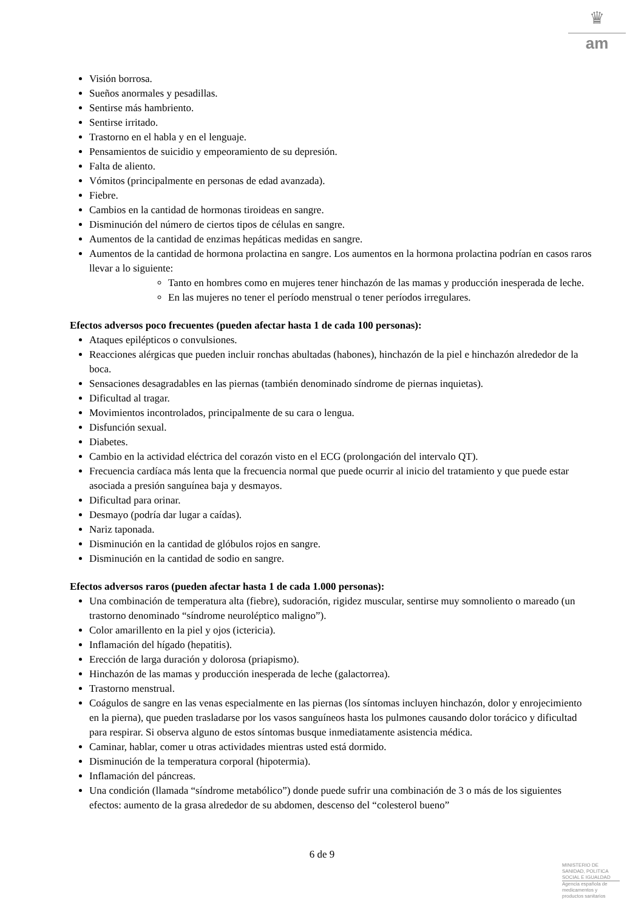♛
am
Visión borrosa.
Sueños anormales y pesadillas.
Sentirse más hambriento.
Sentirse irritado.
Trastorno en el habla y en el lenguaje.
Pensamientos de suicidio y empeoramiento de su depresión.
Falta de aliento.
Vómitos (principalmente en personas de edad avanzada).
Fiebre.
Cambios en la cantidad de hormonas tiroideas en sangre.
Disminución del número de ciertos tipos de células en sangre.
Aumentos de la cantidad de enzimas hepáticas medidas en sangre.
Aumentos de la cantidad de hormona prolactina en sangre. Los aumentos en la hormona prolactina podrían en casos raros llevar a lo siguiente:
Tanto en hombres como en mujeres tener hinchazón de las mamas y producción inesperada de leche.
En las mujeres no tener el período menstrual o tener períodos irregulares.
Efectos adversos poco frecuentes (pueden afectar hasta 1 de cada 100 personas):
Ataques epilépticos o convulsiones.
Reacciones alérgicas que pueden incluir ronchas abultadas (habones), hinchazón de la piel e hinchazón alrededor de la boca.
Sensaciones desagradables en las piernas (también denominado síndrome de piernas inquietas).
Dificultad al tragar.
Movimientos incontrolados, principalmente de su cara o lengua.
Disfunción sexual.
Diabetes.
Cambio en la actividad eléctrica del corazón visto en el ECG (prolongación del intervalo QT).
Frecuencia cardíaca más lenta que la frecuencia normal que puede ocurrir al inicio del tratamiento y que puede estar asociada a presión sanguínea baja y desmayos.
Dificultad para orinar.
Desmayo (podría dar lugar a caídas).
Nariz taponada.
Disminución en la cantidad de glóbulos rojos en sangre.
Disminución en la cantidad de sodio en sangre.
Efectos adversos raros (pueden afectar hasta 1 de cada 1.000 personas):
Una combinación de temperatura alta (fiebre), sudoración, rigidez muscular, sentirse muy somnoliento o mareado (un trastorno denominado “síndrome neuroléptico maligno”).
Color amarillento en la piel y ojos (ictericia).
Inflamación del hígado (hepatitis).
Erección de larga duración y dolorosa (priapismo).
Hinchazón de las mamas y producción inesperada de leche (galactorrea).
Trastorno menstrual.
Coágulos de sangre en las venas especialmente en las piernas (los síntomas incluyen hinchazón, dolor y enrojecimiento en la pierna), que pueden trasladarse por los vasos sanguíneos hasta los pulmones causando dolor torácico y dificultad para respirar. Si observa alguno de estos síntomas busque inmediatamente asistencia médica.
Caminar, hablar, comer u otras actividades mientras usted está dormido.
Disminución de la temperatura corporal (hipotermia).
Inflamación del páncreas.
Una condición (llamada “síndrome metabólico”) donde puede sufrir una combinación de 3 o más de los siguientes efectos: aumento de la grasa alrededor de su abdomen, descenso del “colesterol bueno”
6 de 9
MINISTERIO DE
SANIDAD, POLITICA
SOCIAL E IGUALDAD
Agencia española de
medicamentos y
productos sanitarios